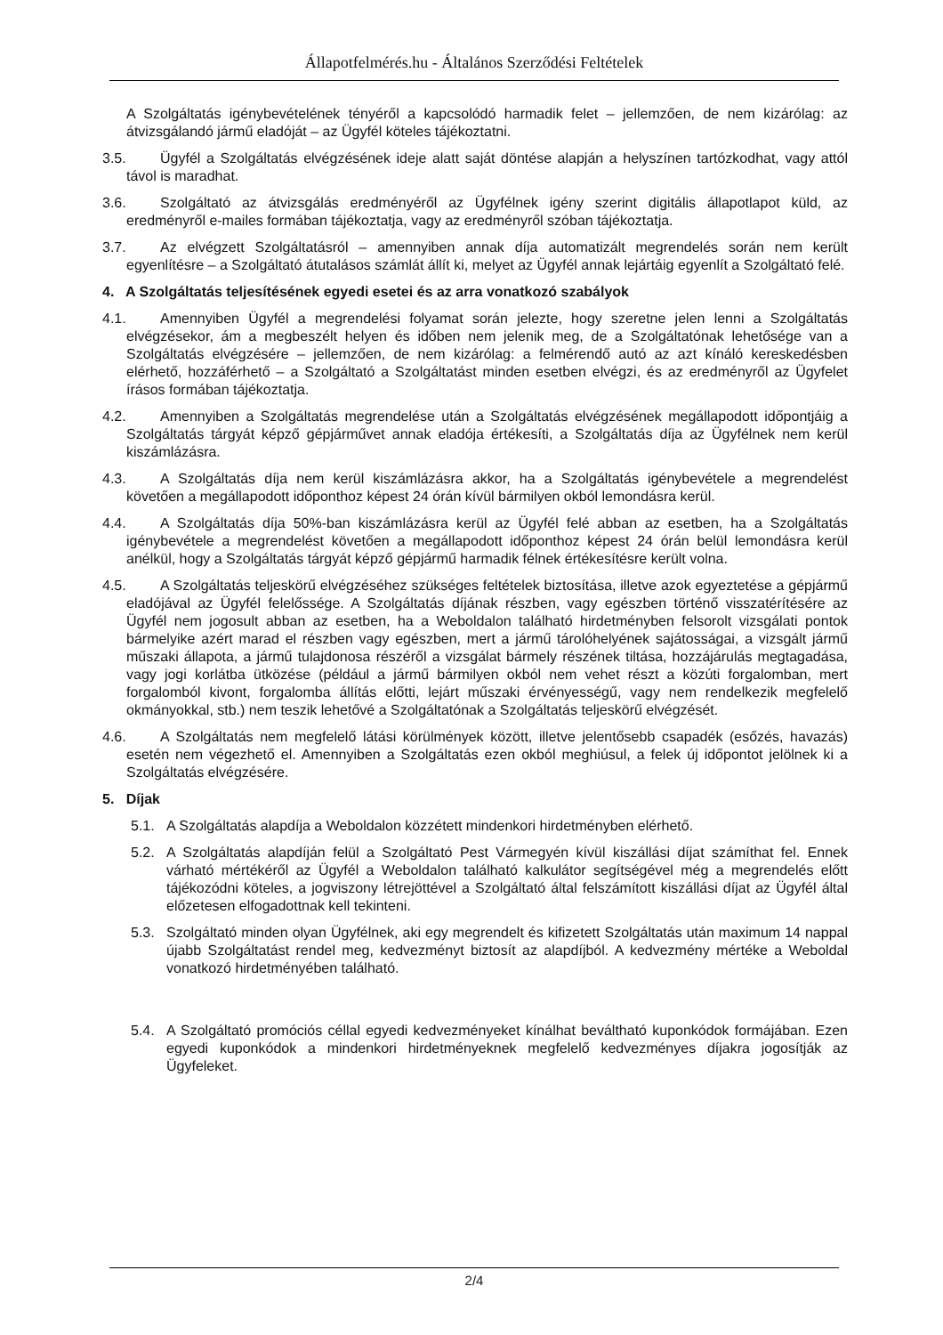Állapotfelmérés.hu - Általános Szerződési Feltételek
A Szolgáltatás igénybevételének tényéről a kapcsolódó harmadik felet – jellemzően, de nem kizárólag: az átvizsgálandó jármű eladóját – az Ügyfél köteles tájékoztatni.
3.5. Ügyfél a Szolgáltatás elvégzésének ideje alatt saját döntése alapján a helyszínen tartózkodhat, vagy attól távol is maradhat.
3.6. Szolgáltató az átvizsgálás eredményéről az Ügyfélnek igény szerint digitális állapotlapot küld, az eredményről e-mailes formában tájékoztatja, vagy az eredményről szóban tájékoztatja.
3.7. Az elvégzett Szolgáltatásról – amennyiben annak díja automatizált megrendelés során nem került egyenlítésre – a Szolgáltató átutalásos számlát állít ki, melyet az Ügyfél annak lejártáig egyenlít a Szolgáltató felé.
4. A Szolgáltatás teljesítésének egyedi esetei és az arra vonatkozó szabályok
4.1. Amennyiben Ügyfél a megrendelési folyamat során jelezte, hogy szeretne jelen lenni a Szolgáltatás elvégzésekor, ám a megbeszélt helyen és időben nem jelenik meg, de a Szolgáltatónak lehetősége van a Szolgáltatás elvégzésére – jellemzően, de nem kizárólag: a felmérendő autó az azt kínáló kereskedésben elérhető, hozzáférhető – a Szolgáltató a Szolgáltatást minden esetben elvégzi, és az eredményről az Ügyfelet írásos formában tájékoztatja.
4.2. Amennyiben a Szolgáltatás megrendelése után a Szolgáltatás elvégzésének megállapodott időpontjáig a Szolgáltatás tárgyát képző gépjárművet annak eladója értékesíti, a Szolgáltatás díja az Ügyfélnek nem kerül kiszámlázásra.
4.3. A Szolgáltatás díja nem kerül kiszámlázásra akkor, ha a Szolgáltatás igénybevétele a megrendelést követően a megállapodott időponthoz képest 24 órán kívül bármilyen okból lemondásra kerül.
4.4. A Szolgáltatás díja 50%-ban kiszámlázásra kerül az Ügyfél felé abban az esetben, ha a Szolgáltatás igénybevétele a megrendelést követően a megállapodott időponthoz képest 24 órán belül lemondásra kerül anélkül, hogy a Szolgáltatás tárgyát képző gépjármű harmadik félnek értékesítésre került volna.
4.5. A Szolgáltatás teljeskörű elvégzéséhez szükséges feltételek biztosítása, illetve azok egyeztetése a gépjármű eladójával az Ügyfél felelőssége. A Szolgáltatás díjának részben, vagy egészben történő visszatérítésére az Ügyfél nem jogosult abban az esetben, ha a Weboldalon található hirdetményben felsorolt vizsgálati pontok bármelyike azért marad el részben vagy egészben, mert a jármű tárolóhelyének sajátosságai, a vizsgált jármű műszaki állapota, a jármű tulajdonosa részéről a vizsgálat bármely részének tiltása, hozzájárulás megtagadása, vagy jogi korlátba ütközése (például a jármű bármilyen okból nem vehet részt a közúti forgalomban, mert forgalomból kivont, forgalomba állítás előtti, lejárt műszaki érvényességű, vagy nem rendelkezik megfelelő okmányokkal, stb.) nem teszik lehetővé a Szolgáltatónak a Szolgáltatás teljeskörű elvégzését.
4.6. A Szolgáltatás nem megfelelő látási körülmények között, illetve jelentősebb csapadék (esőzés, havazás) esetén nem végezhető el. Amennyiben a Szolgáltatás ezen okból meghiúsul, a felek új időpontot jelölnek ki a Szolgáltatás elvégzésére.
5. Díjak
5.1. A Szolgáltatás alapdíja a Weboldalon közzétett mindenkori hirdetményben elérhető.
5.2. A Szolgáltatás alapdíján felül a Szolgáltató Pest Vármegyén kívül kiszállási díjat számíthat fel. Ennek várható mértékéről az Ügyfél a Weboldalon található kalkulátor segítségével még a megrendelés előtt tájékozódni köteles, a jogviszony létrejöttével a Szolgáltató által felszámított kiszállási díjat az Ügyfél által előzetesen elfogadottnak kell tekinteni.
5.3. Szolgáltató minden olyan Ügyfélnek, aki egy megrendelt és kifizetett Szolgáltatás után maximum 14 nappal újabb Szolgáltatást rendel meg, kedvezményt biztosít az alapdíjból. A kedvezmény mértéke a Weboldal vonatkozó hirdetményében található.
5.4. A Szolgáltató promóciós céllal egyedi kedvezményeket kínálhat beváltható kuponkódok formájában. Ezen egyedi kuponkódok a mindenkori hirdetményeknek megfelelő kedvezményes díjakra jogosítják az Ügyfeleket.
2/4